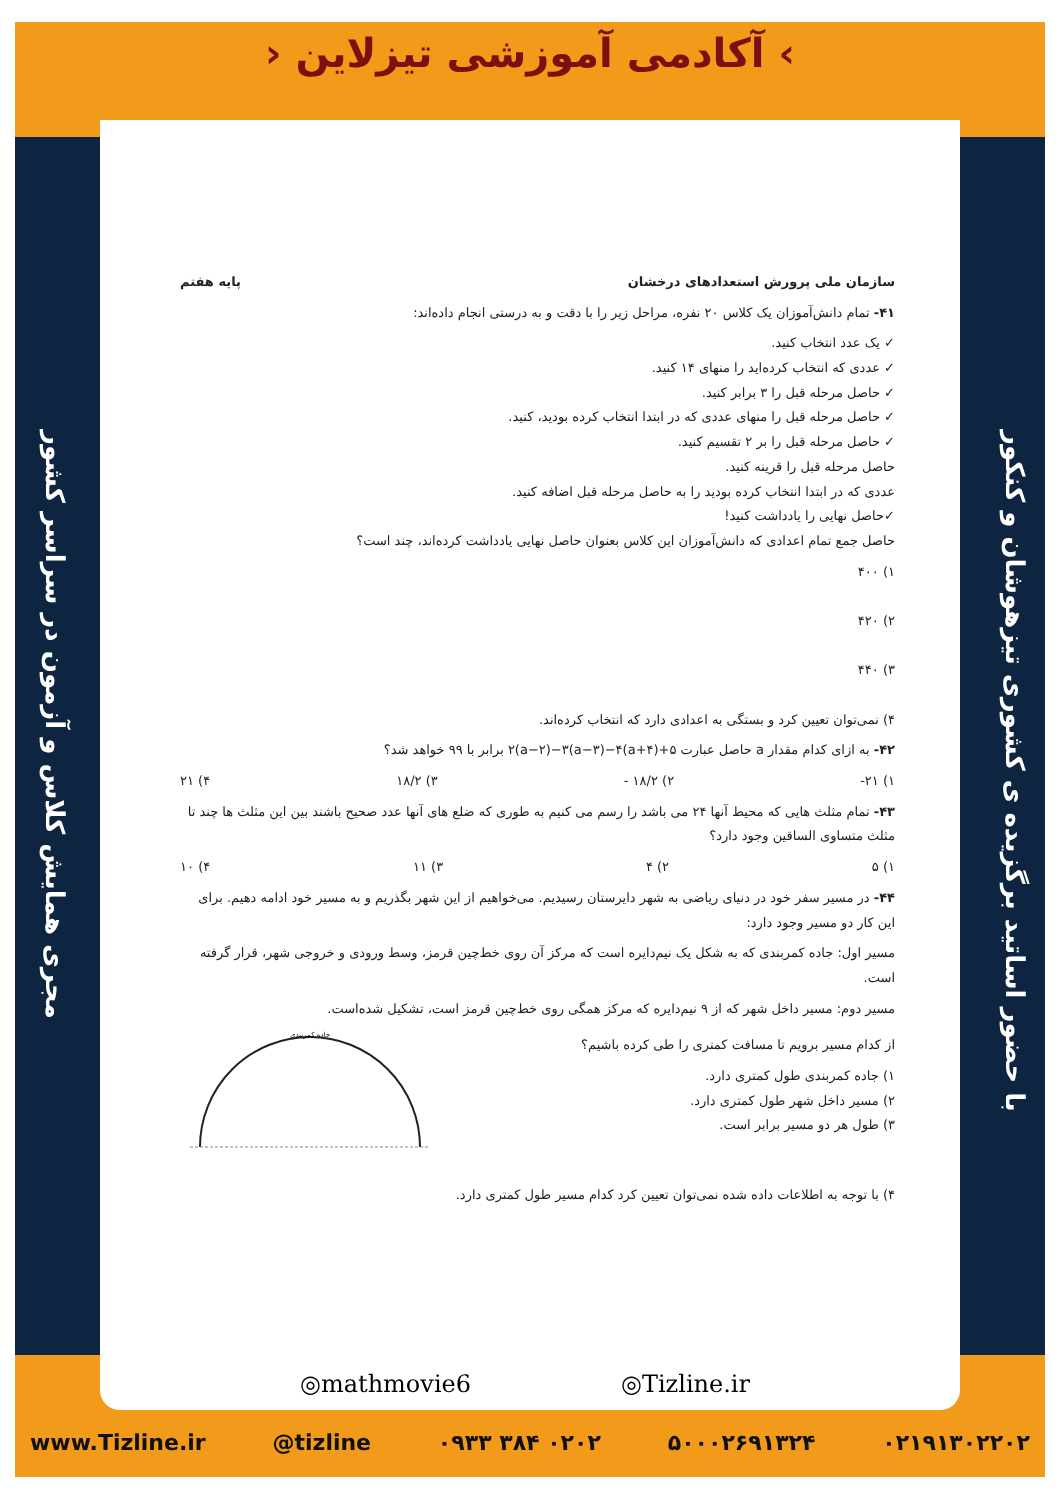› آکادمی آموزشی تیزلاین ‹
مجری همایش کلاس و آزمون در سراسر کشور
با حضور اساتید برگزیده ی کشوری تیزهوشان و کنکور
سازمان ملی پرورش استعدادهای درخشان پایه هفتم
۴۱- تمام دانش‌آموزان یک کلاس ۲۰ نفره، مراحل زیر را با دقت و به درستی انجام داده‌اند:
✓ یک عدد انتخاب کنید.
✓ عددی که انتخاب کرده‌اید را منهای ۱۴ کنید.
✓ حاصل مرحله قبل را ۳ برابر کنید.
✓ حاصل مرحله قبل را منهای عددی که در ابتدا انتخاب کرده بودید، کنید.
✓ حاصل مرحله قبل را بر ۲ تقسیم کنید.
حاصل مرحله قبل را قرینه کنید.
عددی که در ابتدا انتخاب کرده بودید را به حاصل مرحله قبل اضافه کنید.
✓حاصل نهایی را یادداشت کنید!
حاصل جمع تمام اعدادی که دانش‌آموزان این کلاس بعنوان حاصل نهایی یادداشت کرده‌اند، چند است؟
۱) ۴۰۰
۲) ۴۲۰
۳) ۴۴۰
۴) نمی‌توان تعیین کرد و بستگی به اعدادی دارد که انتخاب کرده‌اند.
۴۲- به ازای کدام مقدار a حاصل عبارت ۲(a−۲)−۳(a−۳)−۴(a+۴)+۵ برابر با ۹۹ خواهد شد؟
۱) ۲۱- ۲) ۱۸/۲ - ۳) ۱۸/۲ ۴) ۲۱
۴۳- تمام مثلث هایی که محیط آنها ۲۴ می باشد را رسم می کنیم به طوری که ضلع های آنها عدد صحیح باشند بین این مثلث ها چند تا مثلث متساوی الساقین وجود دارد؟
۱) ۵ ۲) ۴ ۳) ۱۱ ۴) ۱۰
۴۴- در مسیر سفر خود در دنیای ریاضی به شهر دایرستان رسیدیم. می‌خواهیم از این شهر بگذریم و به مسیر خود ادامه دهیم. برای این کار دو مسیر وجود دارد:
مسیر اول: جاده کمربندی که به شکل یک نیم‌دایره است که مرکز آن روی خط‌چین قرمز، وسط ورودی و خروجی شهر، قرار گرفته است.
مسیر دوم: مسیر داخل شهر که از ۹ نیم‌دایره که مرکز همگی روی خط‌چین قرمز است، تشکیل شده‌است.
از کدام مسیر برویم تا مسافت کمتری را طی کرده باشیم؟
۱) جاده کمربندی طول کمتری دارد.
۲) مسیر داخل شهر طول کمتری دارد.
۳) طول هر دو مسیر برابر است.
جاده کمربندی
۴) با توجه به اطلاعات داده شده نمی‌توان تعیین کرد کدام مسیر طول کمتری دارد.
◎mathmovie6 ◎Tizline.ir
www.Tizline.ir @tizline ۰۹۳۳ ۳۸۴ ۰۲۰۲ ۵۰۰۰۲۶۹۱۳۲۴ ۰۲۱۹۱۳۰۲۲۰۲